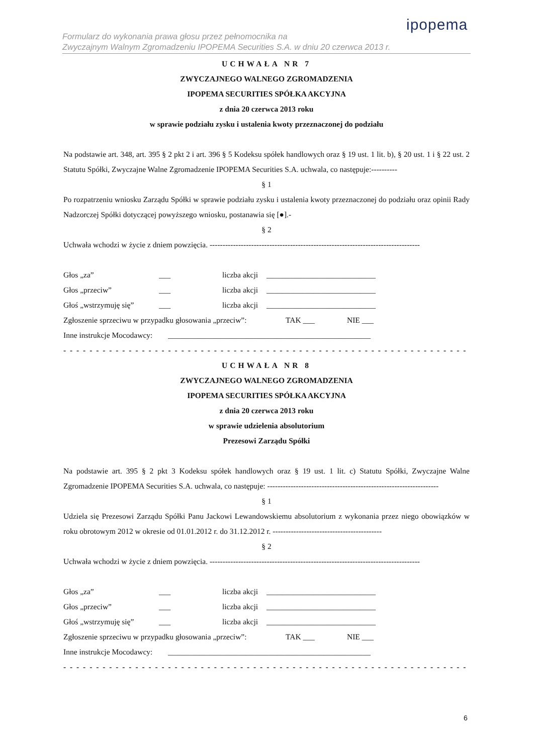ipopema
Formularz do wykonania prawa głosu przez pełnomocnika na
Zwyczajnym Walnym Zgromadzeniu IPOPEMA Securities S.A. w dniu 20 czerwca 2013 r.
UCHWAŁA NR 7
ZWYCZAJNEGO WALNEGO ZGROMADZENIA
IPOPEMA SECURITIES SPÓŁKA AKCYJNA
z dnia 20 czerwca 2013 roku
w sprawie podziału zysku i ustalenia kwoty przeznaczonej do podziału
Na podstawie art. 348, art. 395 § 2 pkt 2 i art. 396 § 5 Kodeksu spółek handlowych oraz § 19 ust. 1 lit. b), § 20 ust. 1 i § 22 ust. 2 Statutu Spółki, Zwyczajne Walne Zgromadzenie IPOPEMA Securities S.A. uchwala, co następuje:----------
§ 1
Po rozpatrzeniu wniosku Zarządu Spółki w sprawie podziału zysku i ustalenia kwoty przeznaczonej do podziału oraz opinii Rady Nadzorczej Spółki dotyczącej powyższego wniosku, postanawia się [●].-
§ 2
Uchwała wchodzi w życie z dniem powzięcia. ---------------------------------------------------------------------------------
Głos „za” ___ liczba akcji ____________________________
Głos „przeciw” ___ liczba akcji ____________________________
Głoś „wstrzymuję się” ___ liczba akcji ____________________________
Zgłoszenie sprzeciwu w przypadku głosowania „przeciw”: TAK ___ NIE ___
Inne instrukcje Mocodawcy: ____________________________________________________
- - - - - - - - - - - - - - - - - - - - - - - - - - - - - - - - - - - - - - - - - - - - - - - - - - - - - - - - - - - - - - - - - - - - - - - - - -
UCHWAŁA NR 8
ZWYCZAJNEGO WALNEGO ZGROMADZENIA
IPOPEMA SECURITIES SPÓŁKA AKCYJNA
z dnia 20 czerwca 2013 roku
w sprawie udzielenia absolutorium
Prezesowi Zarządu Spółki
Na podstawie art. 395 § 2 pkt 3 Kodeksu spółek handlowych oraz § 19 ust. 1 lit. c) Statutu Spółki, Zwyczajne Walne Zgromadzenie IPOPEMA Securities S.A. uchwala, co następuje: ------------------------------------------------------------------
§ 1
Udziela się Prezesowi Zarządu Spółki Panu Jackowi Lewandowskiemu absolutorium z wykonania przez niego obowiązków w roku obrotowym 2012 w okresie od 01.01.2012 r. do 31.12.2012 r. ------------------------------------------
§ 2
Uchwała wchodzi w życie z dniem powzięcia. ---------------------------------------------------------------------------------
Głos „za” ___ liczba akcji ____________________________
Głos „przeciw” ___ liczba akcji ____________________________
Głoś „wstrzymuję się” ___ liczba akcji ____________________________
Zgłoszenie sprzeciwu w przypadku głosowania „przeciw”: TAK ___ NIE ___
Inne instrukcje Mocodawcy: ____________________________________________________
- - - - - - - - - - - - - - - - - - - - - - - - - - - - - - - - - - - - - - - - - - - - - - - - - - - - - - - - - - - - - - - - - - - - - - - - - -
6